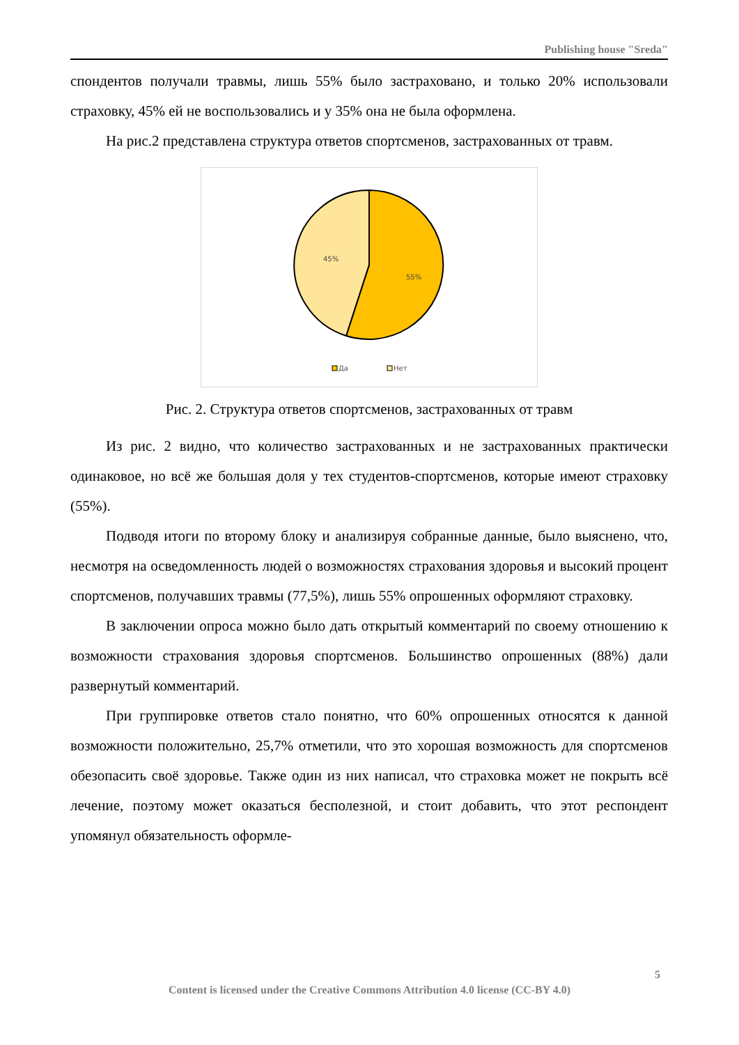Publishing house "Sreda"
спондентов получали травмы, лишь 55% было застраховано, и только 20% использовали страховку, 45% ей не воспользовались и у 35% она не была оформлена.
На рис.2 представлена структура ответов спортсменов, застрахованных от травм.
45%
55%
Да
Нет
Рис. 2. Структура ответов спортсменов, застрахованных от травм
Из рис. 2 видно, что количество застрахованных и не застрахованных практически одинаковое, но всё же большая доля у тех студентов-спортсменов, которые имеют страховку (55%).
Подводя итоги по второму блоку и анализируя собранные данные, было выяснено, что, несмотря на осведомленность людей о возможностях страхования здоровья и высокий процент спортсменов, получавших травмы (77,5%), лишь 55% опрошенных оформляют страховку.
В заключении опроса можно было дать открытый комментарий по своему отношению к возможности страхования здоровья спортсменов. Большинство опрошенных (88%) дали развернутый комментарий.
При группировке ответов стало понятно, что 60% опрошенных относятся к данной возможности положительно, 25,7% отметили, что это хорошая возможность для спортсменов обезопасить своё здоровье. Также один из них написал, что страховка может не покрыть всё лечение, поэтому может оказаться бесполезной, и стоит добавить, что этот респондент упомянул обязательность оформле-
5
Content is licensed under the Creative Commons Attribution 4.0 license (CC-BY 4.0)